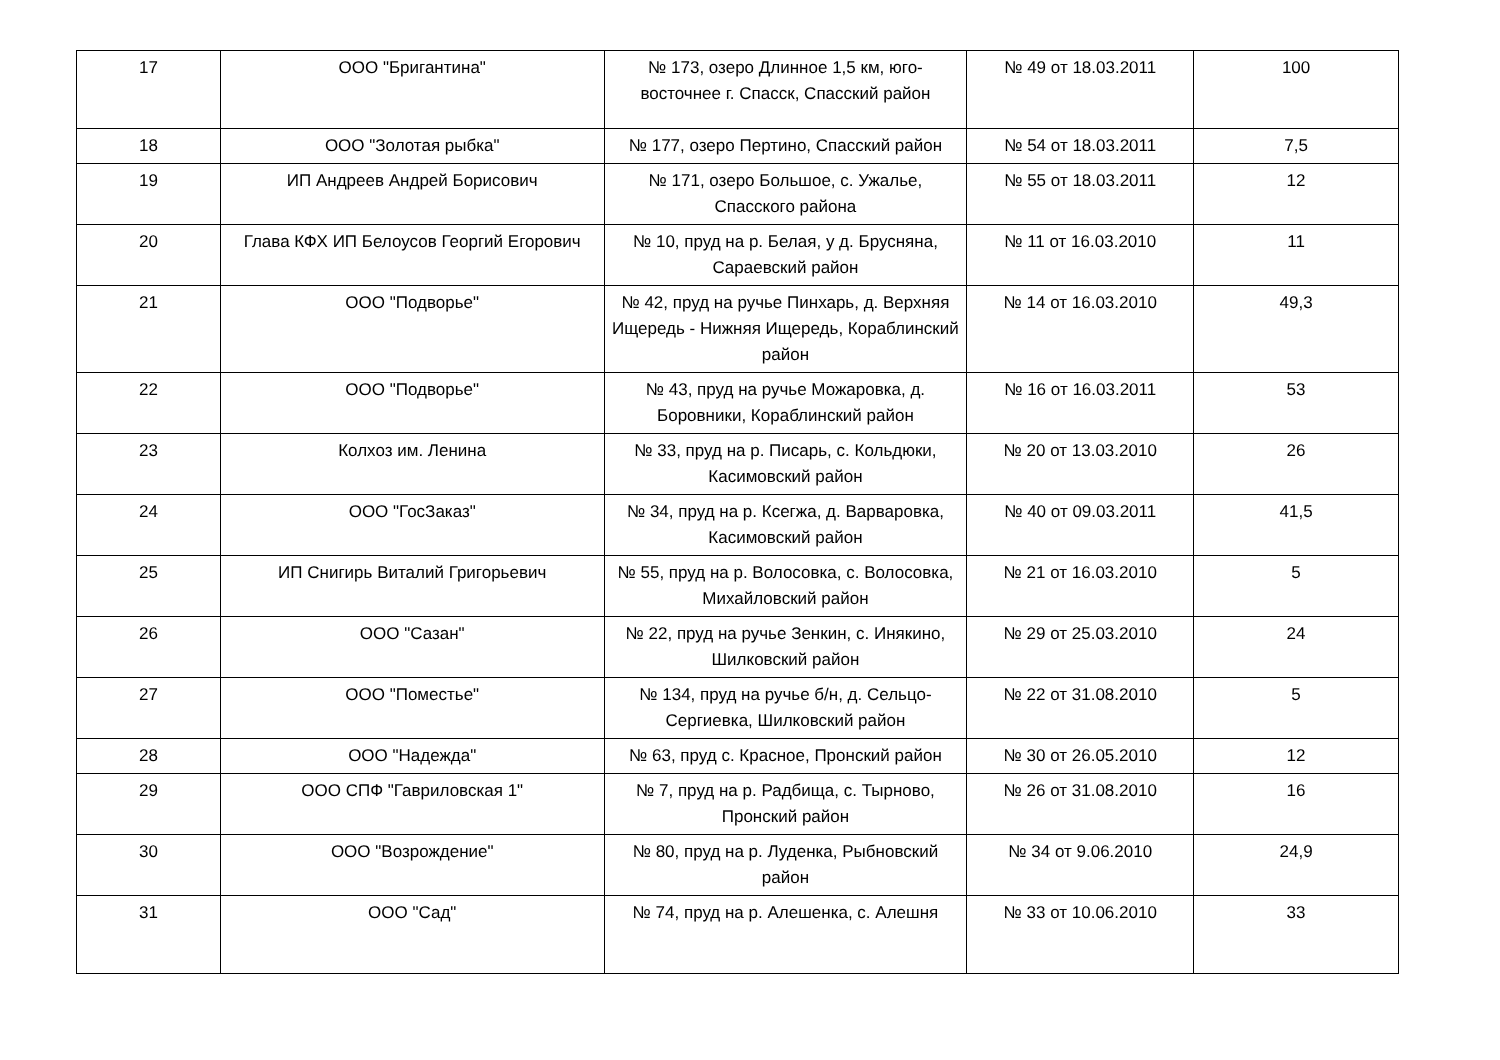| 17 | ООО "Бригантина" | № 173, озеро Длинное 1,5 км, юго-восточнее г. Спасск, Спасский район | № 49 от 18.03.2011 | 100 |
| 18 | ООО "Золотая рыбка" | № 177, озеро Пертино, Спасский район | № 54 от 18.03.2011 | 7,5 |
| 19 | ИП Андреев Андрей Борисович | № 171, озеро Большое, с. Ужалье, Спасского района | № 55 от 18.03.2011 | 12 |
| 20 | Глава КФХ ИП Белоусов Георгий Егорович | № 10, пруд на р. Белая, у д. Брусняна, Сараевский район | № 11 от 16.03.2010 | 11 |
| 21 | ООО "Подворье" | № 42, пруд на ручье Пинхарь, д. Верхняя Ищередь - Нижняя Ищередь, Кораблинский район | № 14 от 16.03.2010 | 49,3 |
| 22 | ООО "Подворье" | № 43, пруд на ручье Можаровка, д. Боровники, Кораблинский район | № 16 от 16.03.2011 | 53 |
| 23 | Колхоз им. Ленина | № 33, пруд на р. Писарь, с. Кольдюки, Касимовский район | № 20 от 13.03.2010 | 26 |
| 24 | ООО "ГосЗаказ" | № 34, пруд на р. Ксегжа, д. Варваровка, Касимовский район | № 40 от 09.03.2011 | 41,5 |
| 25 | ИП Снигирь Виталий Григорьевич | № 55, пруд на р. Волосовка, с. Волосовка, Михайловский район | № 21 от 16.03.2010 | 5 |
| 26 | ООО "Сазан" | № 22, пруд на ручье Зенкин, с. Инякино, Шилковский район | № 29 от 25.03.2010 | 24 |
| 27 | ООО "Поместье" | № 134, пруд на ручье б/н, д. Сельцо-Сергиевка, Шилковский район | № 22 от 31.08.2010 | 5 |
| 28 | ООО "Надежда" | № 63, пруд с. Красное, Пронский район | № 30 от 26.05.2010 | 12 |
| 29 | ООО СПФ "Гавриловская 1" | № 7, пруд на р. Радбища, с. Тырново, Пронский район | № 26 от 31.08.2010 | 16 |
| 30 | ООО "Возрождение" | № 80, пруд на р. Луденка, Рыбновский район | № 34 от 9.06.2010 | 24,9 |
| 31 | ООО "Сад" | № 74, пруд на р. Алешенка, с. Алешня | № 33 от 10.06.2010 | 33 |